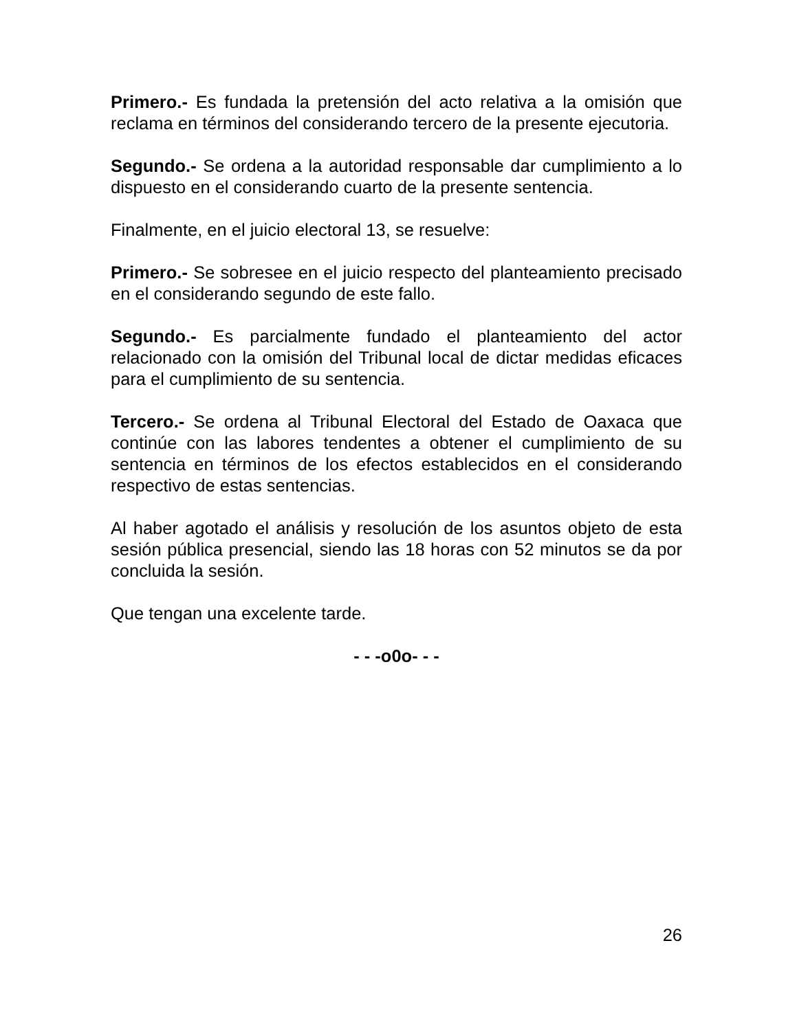Primero.- Es fundada la pretensión del acto relativa a la omisión que reclama en términos del considerando tercero de la presente ejecutoria.
Segundo.- Se ordena a la autoridad responsable dar cumplimiento a lo dispuesto en el considerando cuarto de la presente sentencia.
Finalmente, en el juicio electoral 13, se resuelve:
Primero.- Se sobresee en el juicio respecto del planteamiento precisado en el considerando segundo de este fallo.
Segundo.- Es parcialmente fundado el planteamiento del actor relacionado con la omisión del Tribunal local de dictar medidas eficaces para el cumplimiento de su sentencia.
Tercero.- Se ordena al Tribunal Electoral del Estado de Oaxaca que continúe con las labores tendentes a obtener el cumplimiento de su sentencia en términos de los efectos establecidos en el considerando respectivo de estas sentencias.
Al haber agotado el análisis y resolución de los asuntos objeto de esta sesión pública presencial, siendo las 18 horas con 52 minutos se da por concluida la sesión.
Que tengan una excelente tarde.
- - -o0o- - -
26